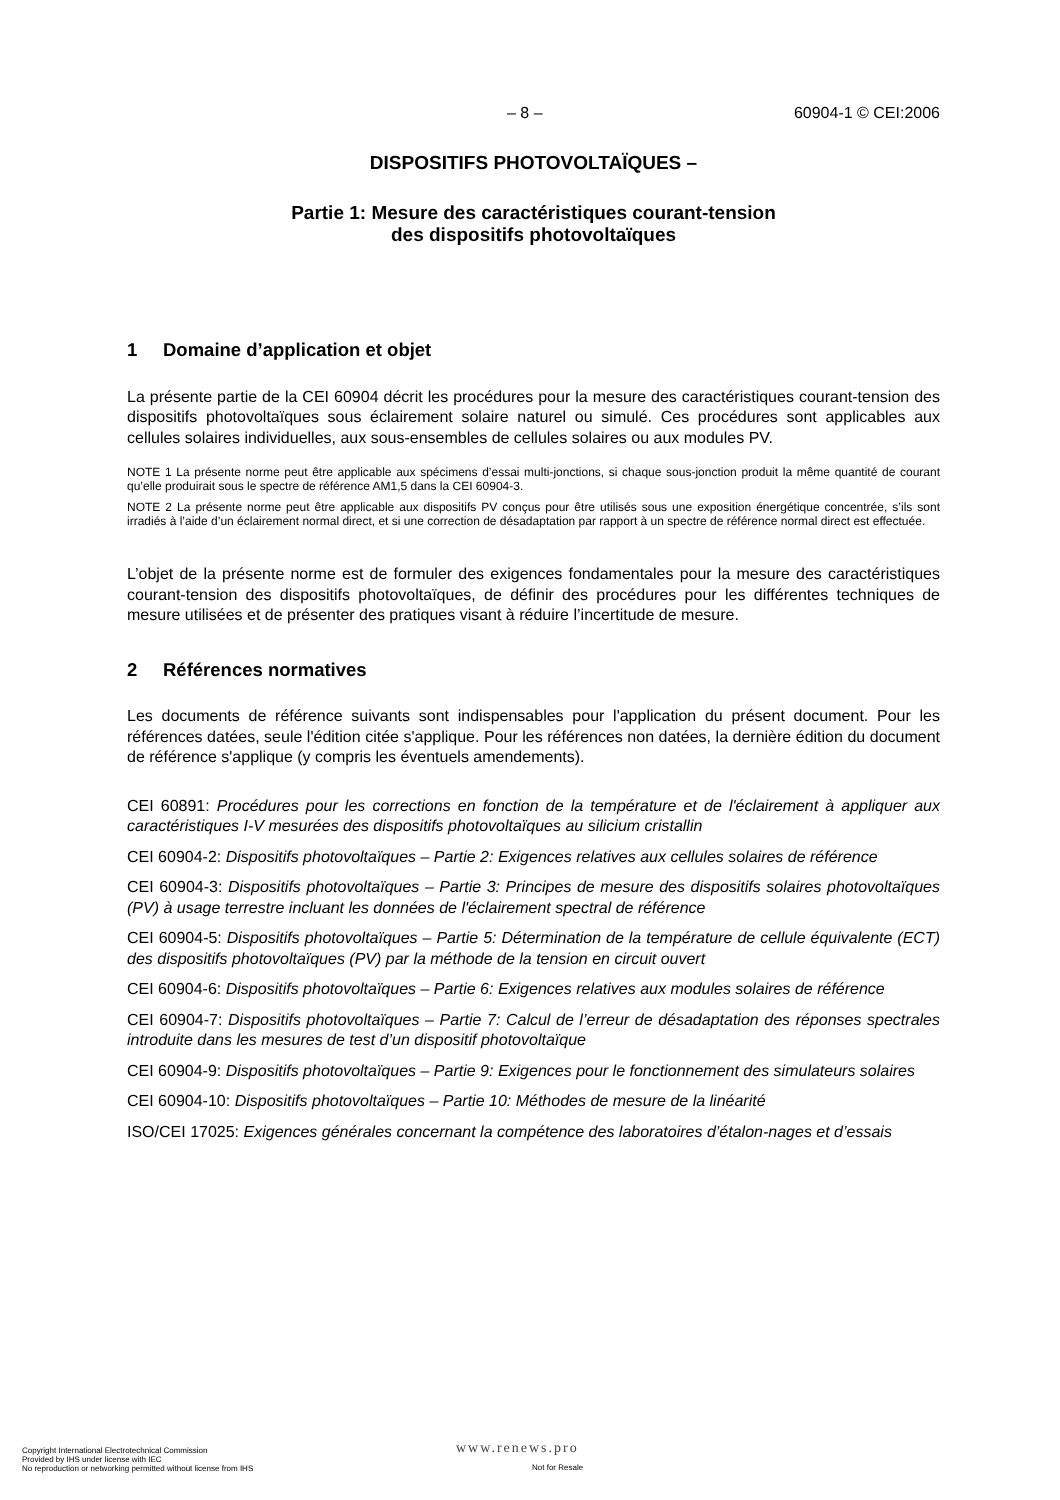– 8 – 60904-1 © CEI:2006
DISPOSITIFS PHOTOVOLTAÏQUES –
Partie 1: Mesure des caractéristiques courant-tension
des dispositifs photovoltaïques
1 Domaine d’application et objet
La présente partie de la CEI 60904 décrit les procédures pour la mesure des caractéristiques courant-tension des dispositifs photovoltaïques sous éclairement solaire naturel ou simulé. Ces procédures sont applicables aux cellules solaires individuelles, aux sous-ensembles de cellules solaires ou aux modules PV.
NOTE 1 La présente norme peut être applicable aux spécimens d’essai multi-jonctions, si chaque sous-jonction produit la même quantité de courant qu’elle produirait sous le spectre de référence AM1,5 dans la CEI 60904-3.
NOTE 2 La présente norme peut être applicable aux dispositifs PV conçus pour être utilisés sous une exposition énergétique concentrée, s’ils sont irradiés à l’aide d’un éclairement normal direct, et si une correction de désadaptation par rapport à un spectre de référence normal direct est effectuée.
L’objet de la présente norme est de formuler des exigences fondamentales pour la mesure des caractéristiques courant-tension des dispositifs photovoltaïques, de définir des procédures pour les différentes techniques de mesure utilisées et de présenter des pratiques visant à réduire l’incertitude de mesure.
2 Références normatives
Les documents de référence suivants sont indispensables pour l'application du présent document. Pour les références datées, seule l'édition citée s'applique. Pour les références non datées, la dernière édition du document de référence s'applique (y compris les éventuels amendements).
CEI 60891: Procédures pour les corrections en fonction de la température et de l'éclairement à appliquer aux caractéristiques I-V mesurées des dispositifs photovoltaïques au silicium cristallin
CEI 60904-2: Dispositifs photovoltaïques – Partie 2: Exigences relatives aux cellules solaires de référence
CEI 60904-3: Dispositifs photovoltaïques – Partie 3: Principes de mesure des dispositifs solaires photovoltaïques (PV) à usage terrestre incluant les données de l'éclairement spectral de référence
CEI 60904-5: Dispositifs photovoltaïques – Partie 5: Détermination de la température de cellule équivalente (ECT) des dispositifs photovoltaïques (PV) par la méthode de la tension en circuit ouvert
CEI 60904-6: Dispositifs photovoltaïques – Partie 6: Exigences relatives aux modules solaires de référence
CEI 60904-7: Dispositifs photovoltaïques – Partie 7: Calcul de l’erreur de désadaptation des réponses spectrales introduite dans les mesures de test d’un dispositif photovoltaïque
CEI 60904-9: Dispositifs photovoltaïques – Partie 9: Exigences pour le fonctionnement des simulateurs solaires
CEI 60904-10: Dispositifs photovoltaïques – Partie 10: Méthodes de mesure de la linéarité
ISO/CEI 17025: Exigences générales concernant la compétence des laboratoires d’étalon-nages et d’essais
Copyright International Electrotechnical Commission
Provided by IHS under license with IEC
No reproduction or networking permitted without license from IHS
www.renews.pro
Not for Resale